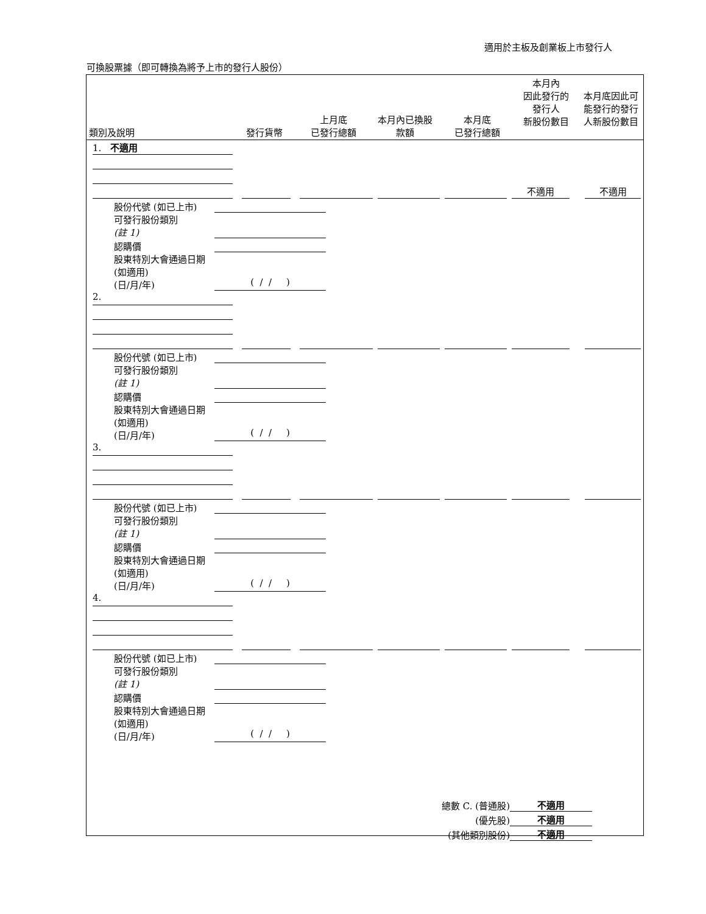適用於主板及創業板上市發行人
可換股票據（即可轉換為將予上市的發行人股份）
| 類別及說明 | 發行貨幣 | 上月底 已發行總額 | 本月內已換股 款額 | 本月底 已發行總額 | 本月內 因此發行的 發行人 新股份數目 | 本月底因此可 能發行的發行 人新股份數目 |
| --- | --- | --- | --- | --- | --- | --- |
1. 不適用
不適用
不適用
股份代號 (如已上市)
可發行股份類別
(註 1)
認購價
股東特別大會通過日期 (如適用)
(日/月/年)
( / / )
2.
股份代號 (如已上市)
可發行股份類別
(註 1)
認購價
股東特別大會通過日期 (如適用)
(日/月/年)
( / / )
3.
股份代號 (如已上市)
可發行股份類別
(註 1)
認購價
股東特別大會通過日期 (如適用)
(日/月/年)
( / / )
4.
股份代號 (如已上市)
可發行股份類別
(註 1)
認購價
股東特別大會通過日期 (如適用)
(日/月/年)
( / / )
總數 C. (普通股) 不適用
(優先股) 不適用
(其他類別股份) 不適用